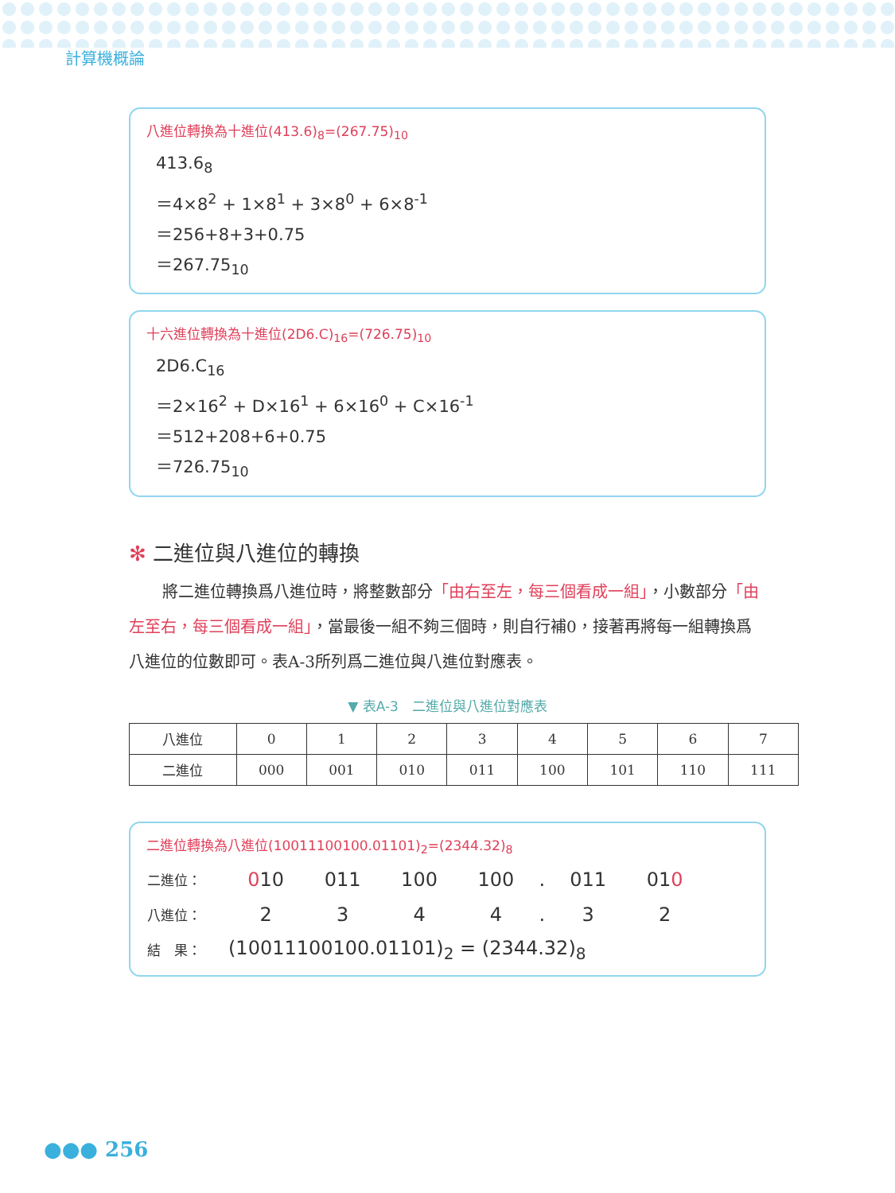計算機概論
八進位轉換為十進位(413.6)<sub>8</sub>=(267.75)<sub>10</sub>
413.6<sub>8</sub>
＝4×8<sup>2</sup> + 1×8<sup>1</sup> + 3×8<sup>0</sup> + 6×8<sup>-1</sup>
＝256+8+3+0.75
＝267.75<sub>10</sub>
十六進位轉換為十進位(2D6.C)<sub>16</sub>=(726.75)<sub>10</sub>
2D6.C<sub>16</sub>
＝2×16<sup>2</sup> + D×16<sup>1</sup> + 6×16<sup>0</sup> + C×16<sup>-1</sup>
＝512+208+6+0.75
＝726.75<sub>10</sub>
✻ 二進位與八進位的轉換
將二進位轉換爲八進位時，將整數部分「由右至左，每三個看成一組」，小數部分「由左至右，每三個看成一組」，當最後一組不夠三個時，則自行補0，接著再將每一組轉換爲八進位的位數即可。表A-3所列爲二進位與八進位對應表。
▼ 表A-3　二進位與八進位對應表
| 八進位 | 0 | 1 | 2 | 3 | 4 | 5 | 6 | 7 |
| 二進位 | 000 | 001 | 010 | 011 | 100 | 101 | 110 | 111 |
二進位轉換為八進位(10011100100.01101)<sub>2</sub>=(2344.32)<sub>8</sub>
| 二進位： | 0 10 | 011 | 100 | 100 | . | 011 | 01 0 |
| 八進位： | 2 | 3 | 4 | 4 | . | 3 | 2 |
| 結 果： | (10011100100.01101)<sub>2</sub> = (2344.32)<sub>8</sub> | | | | | | |
●●● 256